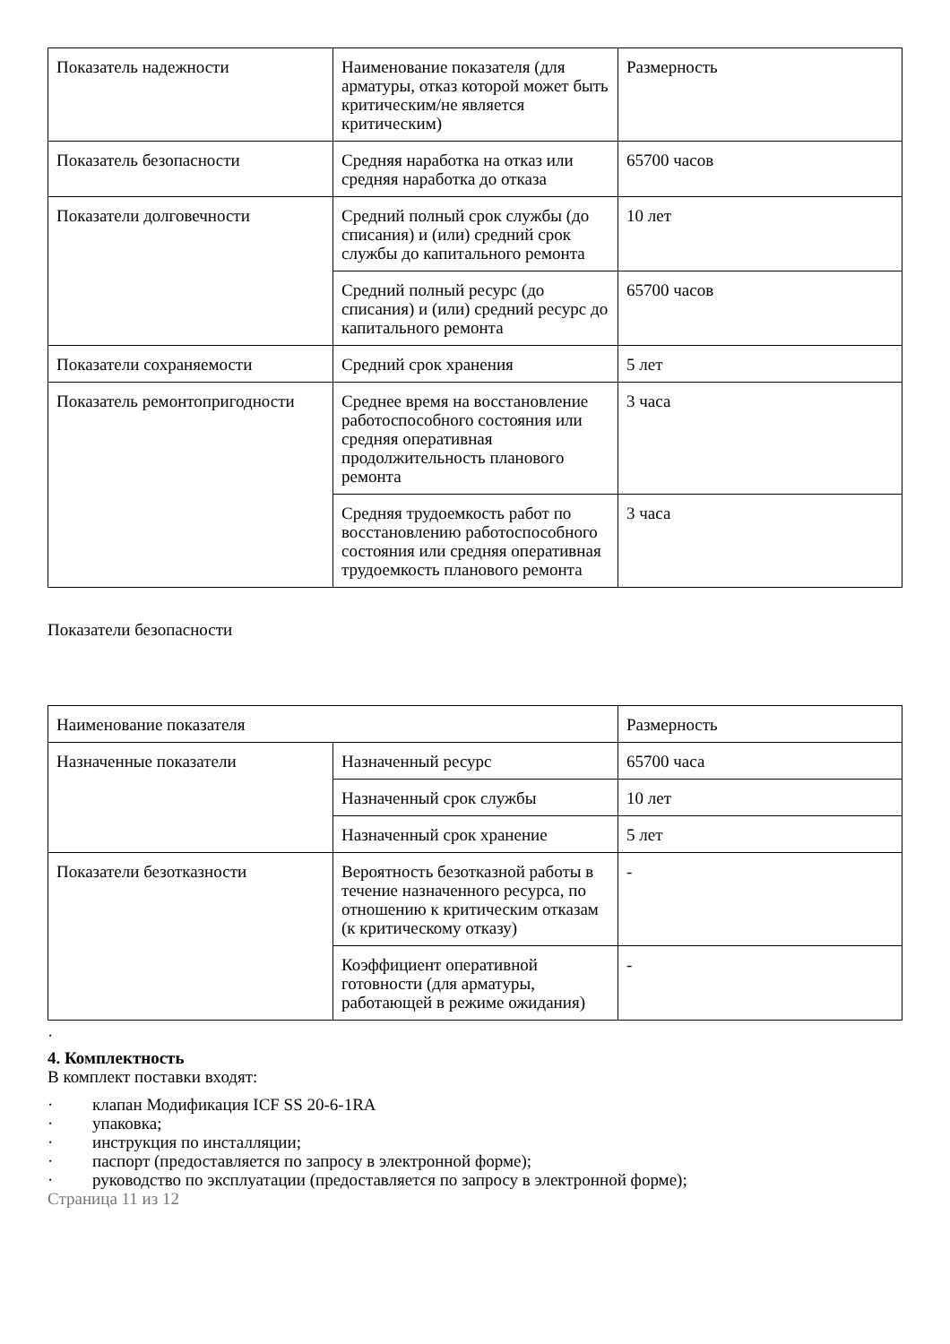| Показатель надежности | Наименование показателя (для арматуры, отказ которой может быть критическим/не является критическим) | Размерность |
| Показатель безопасности | Средняя наработка на отказ или средняя наработка до отказа | 65700 часов |
| Показатели долговечности | Средний полный срок службы (до списания) и (или) средний срок службы до капитального ремонта | 10 лет |
| | Средний полный ресурс (до списания) и (или) средний ресурс до капитального ремонта | 65700 часов |
| Показатели сохраняемости | Средний срок хранения | 5 лет |
| Показатель ремонтопригодности | Среднее время на восстановление работоспособного состояния или средняя оперативная продолжительность планового ремонта | 3 часа |
| | Средняя трудоемкость работ по восстановлению работоспособного состояния или средняя оперативная трудоемкость планового ремонта | 3 часа |
Показатели безопасности
| Наименование показателя | | Размерность |
| Назначенные показатели | Назначенный ресурс | 65700 часа |
| | Назначенный срок службы | 10 лет |
| | Назначенный срок хранение | 5 лет |
| Показатели безотказности | Вероятность безотказной работы в течение назначенного ресурса, по отношению к критическим отказам (к критическому отказу) | - |
| | Коэффициент оперативной готовности (для арматуры, работающей в режиме ожидания) | - |
·
4. Комплектность
В комплект поставки входят:
· клапан Модификация ICF SS 20-6-1RA
· упаковка;
· инструкция по инсталляции;
· паспорт (предоставляется по запросу в электронной форме);
· руководство по эксплуатации (предоставляется по запросу в электронной форме);
Страница 11 из 12